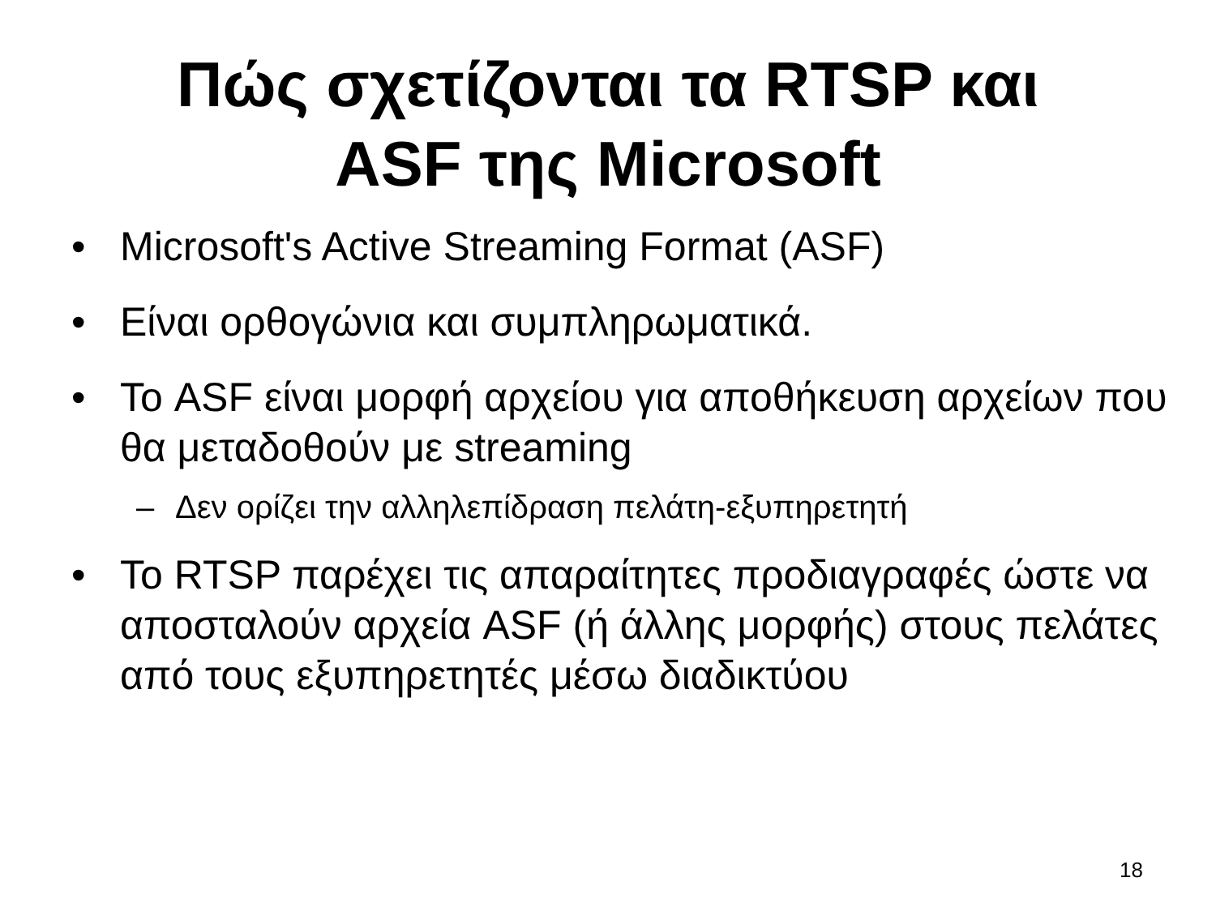Πώς σχετίζονται τα RTSP και
ASF της Microsoft
• Microsoft's Active Streaming Format (ASF)
• Είναι ορθογώνια και συμπληρωματικά.
• Το ASF είναι μορφή αρχείου για αποθήκευση αρχείων που θα μεταδοθούν με streaming
– Δεν ορίζει την αλληλεπίδραση πελάτη-εξυπηρετητή
• Το RTSP παρέχει τις απαραίτητες προδιαγραφές ώστε να αποσταλούν αρχεία ASF (ή άλλης μορφής) στους πελάτες από τους εξυπηρετητές μέσω διαδικτύου
18